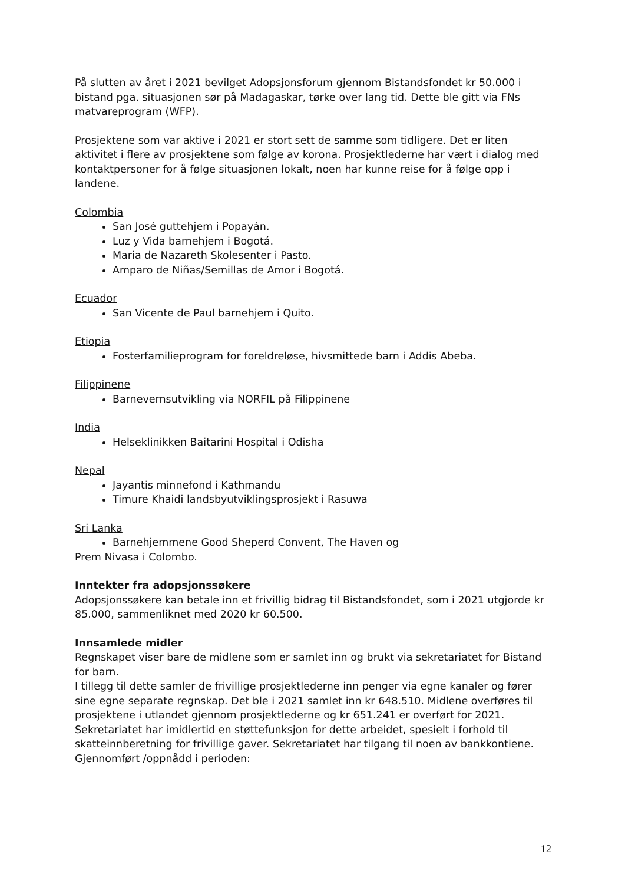På slutten av året i 2021 bevilget Adopsjonsforum gjennom Bistandsfondet kr 50.000 i bistand pga. situasjonen sør på Madagaskar, tørke over lang tid. Dette ble gitt via FNs matvareprogram (WFP).
Prosjektene som var aktive i 2021 er stort sett de samme som tidligere. Det er liten aktivitet i flere av prosjektene som følge av korona. Prosjektlederne har vært i dialog med kontaktpersoner for å følge situasjonen lokalt, noen har kunne reise for å følge opp i landene.
Colombia
San José guttehjem i Popayán.
Luz y Vida barnehjem i Bogotá.
Maria de Nazareth Skolesenter i Pasto.
Amparo de Niñas/Semillas de Amor i Bogotá.
Ecuador
San Vicente de Paul barnehjem i Quito.
Etiopia
Fosterfamilieprogram for foreldreløse, hivsmittede barn i Addis Abeba.
Filippinene
Barnevernsutvikling via NORFIL på Filippinene
India
Helseklinikken Baitarini Hospital i Odisha
Nepal
Jayantis minnefond i Kathmandu
Timure Khaidi landsbyutviklingsprosjekt i Rasuwa
Sri Lanka
Barnehjemmene Good Sheperd Convent, The Haven og
Prem Nivasa i Colombo.
Inntekter fra adopsjonssøkere
Adopsjonssøkere kan betale inn et frivillig bidrag til Bistandsfondet, som i 2021 utgjorde kr 85.000, sammenliknet med 2020 kr 60.500.
Innsamlede midler
Regnskapet viser bare de midlene som er samlet inn og brukt via sekretariatet for Bistand for barn.
I tillegg til dette samler de frivillige prosjektlederne inn penger via egne kanaler og fører sine egne separate regnskap. Det ble i 2021 samlet inn kr 648.510. Midlene overføres til prosjektene i utlandet gjennom prosjektlederne og kr 651.241 er overført for 2021. Sekretariatet har imidlertid en støttefunksjon for dette arbeidet, spesielt i forhold til skatteinnberetning for frivillige gaver. Sekretariatet har tilgang til noen av bankkontiene.
Gjennomført /oppnådd i perioden:
12